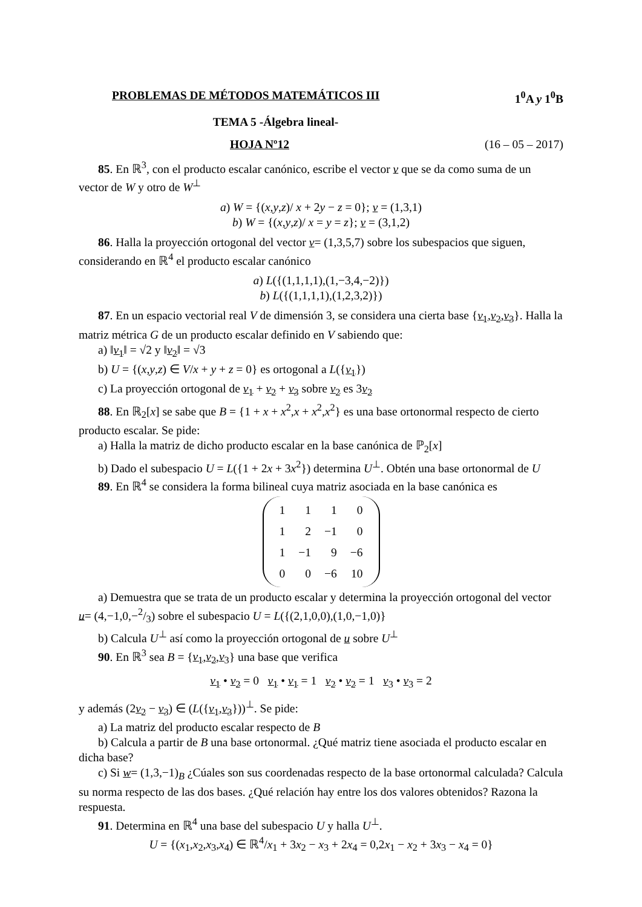PROBLEMAS DE MÉTODOS MATEMÁTICOS III 1<sup>0</sup>A y 1<sup>0</sup>B
TEMA 5 -Álgebra lineal-
HOJA Nº12 (16 – 05 – 2017)
85. En ℝ<sup>3</sup>, con el producto escalar canónico, escribe el vector v que se da como suma de un vector de W y otro de W<sup>⊥</sup>
a) W = {(x,y,z)/ x + 2y − z = 0}; v = (1,3,1)
b) W = {(x,y,z)/ x = y = z}; v = (3,1,2)
86. Halla la proyección ortogonal del vector v= (1,3,5,7) sobre los subespacios que siguen, considerando en ℝ<sup>4</sup> el producto escalar canónico
a) L({(1,1,1,1),(1,−3,4,−2)})
b) L({(1,1,1,1),(1,2,3,2)})
87. En un espacio vectorial real V de dimensión 3, se considera una cierta base {v<sub>1</sub>,v<sub>2</sub>,v<sub>3</sub>}. Halla la matriz métrica G de un producto escalar definido en V sabiendo que:
a) ‖v<sub>1</sub>‖ = √2 y ‖v<sub>2</sub>‖ = √3
b) U = {(x,y,z) ∈ V/x + y + z = 0} es ortogonal a L({v<sub>1</sub>})
c) La proyección ortogonal de v<sub>1</sub> + v<sub>2</sub> + v<sub>3</sub> sobre v<sub>2</sub> es 3v<sub>2</sub>
88. En ℝ<sub>2</sub>[x] se sabe que B = {1 + x + x<sup>2</sup>,x + x<sup>2</sup>,x<sup>2</sup>} es una base ortonormal respecto de cierto producto escalar. Se pide:
a) Halla la matriz de dicho producto escalar en la base canónica de ℙ<sub>2</sub>[x]
b) Dado el subespacio U = L({1 + 2x + 3x<sup>2</sup>}) determina U<sup>⊥</sup>. Obtén una base ortonormal de U
89. En ℝ<sup>4</sup> se considera la forma bilineal cuya matriz asociada en la base canónica es
| 1 | 1 | 1 | 0 |
| 1 | 2 | −1 | 0 |
| 1 | −1 | 9 | −6 |
| 0 | 0 | −6 | 10 |
a) Demuestra que se trata de un producto escalar y determina la proyección ortogonal del vector u= (4,−1,0,−2/3) sobre el subespacio U = L({(2,1,0,0),(1,0,−1,0)}
b) Calcula U<sup>⊥</sup> así como la proyección ortogonal de u sobre U<sup>⊥</sup>
90. En ℝ<sup>3</sup> sea B = {v<sub>1</sub>,v<sub>2</sub>,v<sub>3</sub>} una base que verifica
v<sub>1</sub> • v<sub>2</sub> = 0 v<sub>1</sub> • v<sub>1</sub> = 1 v<sub>2</sub> • v<sub>2</sub> = 1 v<sub>3</sub> • v<sub>3</sub> = 2
y además (2v<sub>2</sub> − v<sub>3</sub>) ∈ (L({v<sub>1</sub>,v<sub>3</sub>}))<sup>⊥</sup>. Se pide:
a) La matriz del producto escalar respecto de B
b) Calcula a partir de B una base ortonormal. ¿Qué matriz tiene asociada el producto escalar en dicha base?
c) Si w= (1,3,−1)<sub>B</sub> ¿Cúales son sus coordenadas respecto de la base ortonormal calculada? Calcula su norma respecto de las dos bases. ¿Qué relación hay entre los dos valores obtenidos? Razona la respuesta.
91. Determina en ℝ<sup>4</sup> una base del subespacio U y halla U<sup>⊥</sup>.
U = {(x<sub>1</sub>,x<sub>2</sub>,x<sub>3</sub>,x<sub>4</sub>) ∈ ℝ<sup>4</sup>/x<sub>1</sub> + 3x<sub>2</sub> − x<sub>3</sub> + 2x<sub>4</sub> = 0,2x<sub>1</sub> − x<sub>2</sub> + 3x<sub>3</sub> − x<sub>4</sub> = 0}